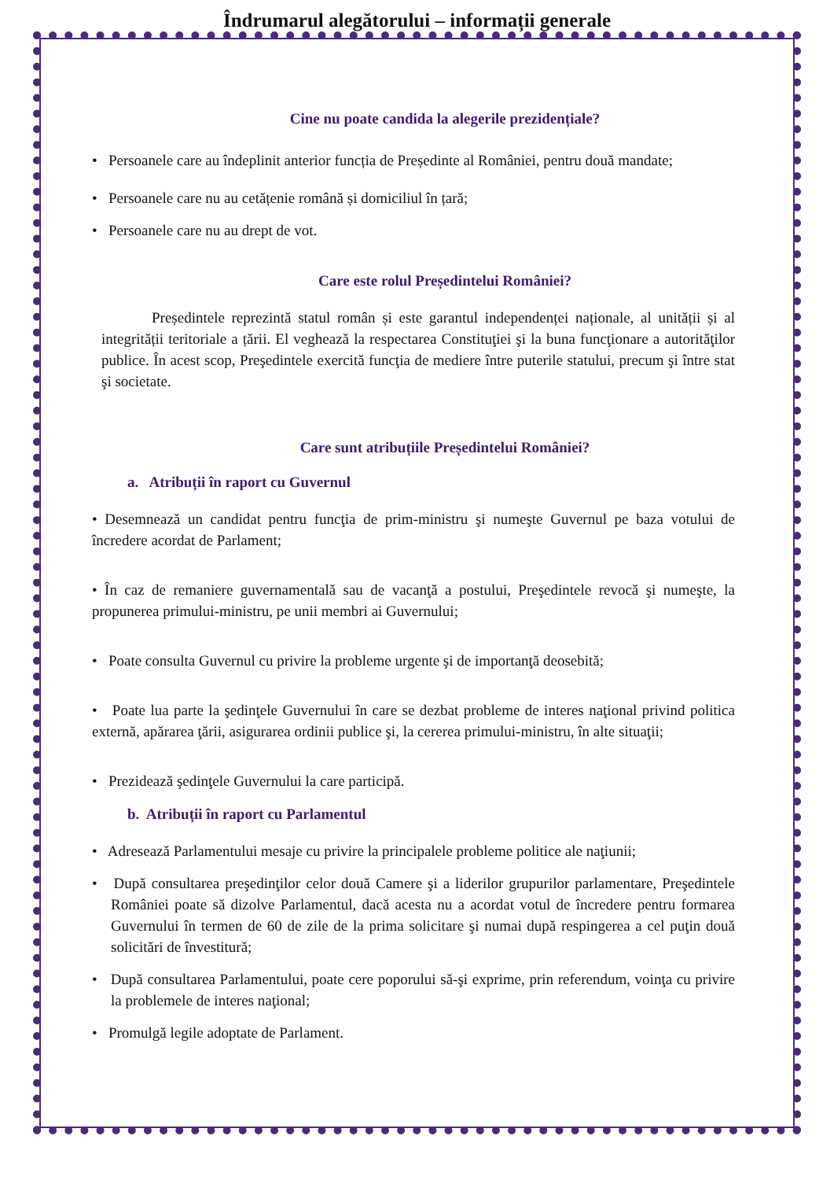Îndrumarul alegătorului – informații generale
Cine nu poate candida la alegerile prezidențiale?
• Persoanele care au îndeplinit anterior funcția de Președinte al României, pentru două mandate;
• Persoanele care nu au cetățenie română și domiciliul în țară;
• Persoanele care nu au drept de vot.
Care este rolul Președintelui României?
Președintele reprezintă statul român și este garantul independenței naționale, al unității și al integrității teritoriale a țării. El veghează la respectarea Constituţiei şi la buna funcţionare a autorităţilor publice. În acest scop, Preşedintele exercită funcţia de mediere între puterile statului, precum şi între stat şi societate.
Care sunt atribuțiile Președintelui României?
a. Atribuții în raport cu Guvernul
• Desemnează un candidat pentru funcţia de prim-ministru şi numeşte Guvernul pe baza votului de încredere acordat de Parlament;
• În caz de remaniere guvernamentală sau de vacanţă a postului, Preşedintele revocă şi numeşte, la propunerea primului-ministru, pe unii membri ai Guvernului;
• Poate consulta Guvernul cu privire la probleme urgente şi de importanţă deosebită;
• Poate lua parte la şedinţele Guvernului în care se dezbat probleme de interes naţional privind politica externă, apărarea ţării, asigurarea ordinii publice şi, la cererea primului-ministru, în alte situaţii;
• Prezidează şedinţele Guvernului la care participă.
b. Atribuții în raport cu Parlamentul
• Adresează Parlamentului mesaje cu privire la principalele probleme politice ale naţiunii;
• După consultarea preşedinţilor celor două Camere şi a liderilor grupurilor parlamentare, Preşedintele României poate să dizolve Parlamentul, dacă acesta nu a acordat votul de încredere pentru formarea Guvernului în termen de 60 de zile de la prima solicitare şi numai după respingerea a cel puţin două solicitări de învestitură;
• După consultarea Parlamentului, poate cere poporului să-şi exprime, prin referendum, voinţa cu privire la problemele de interes naţional;
• Promulgă legile adoptate de Parlament.